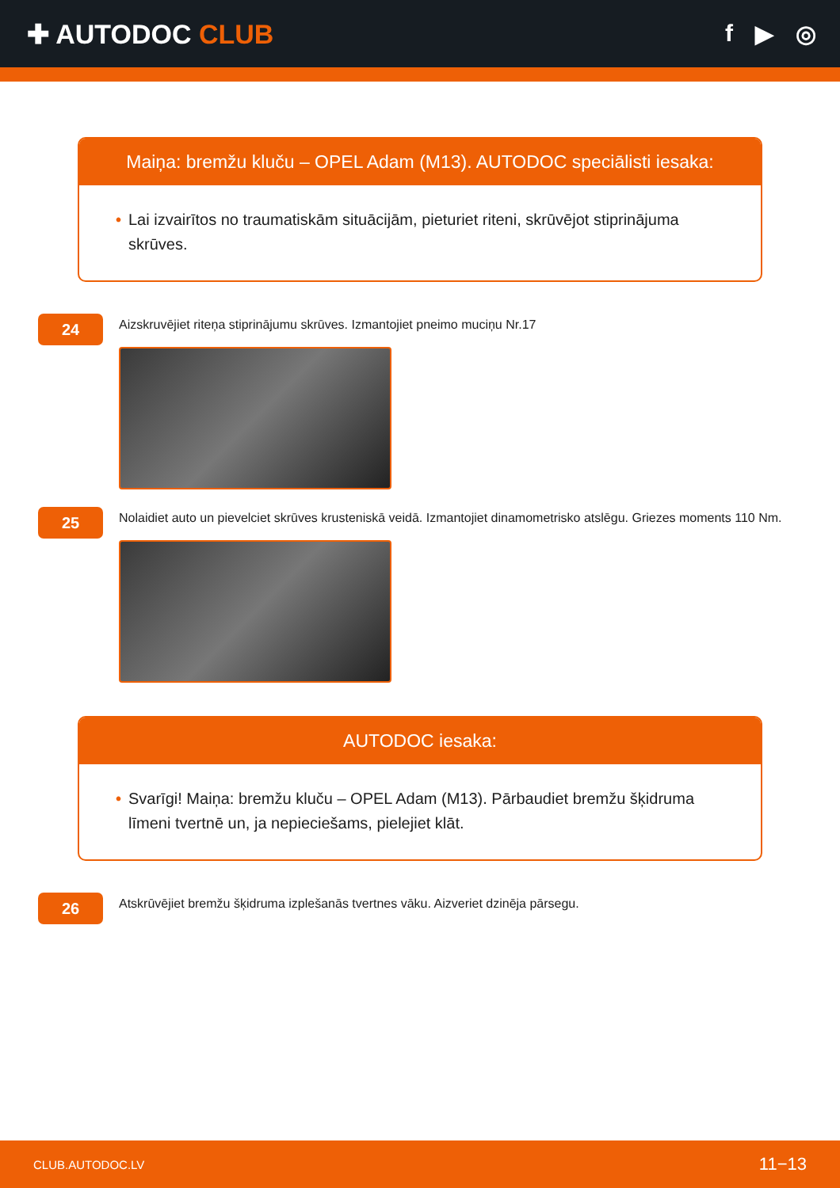✚ AUTODOC CLUB f ▶ ◎
Maiņa: bremžu kluču – OPEL Adam (M13). AUTODOC speciālisti iesaka:
• Lai izvairītos no traumatiskām situācijām, pieturiet riteni, skrūvējot stiprinājuma skrūves.
24
Aizskruvējiet riteņa stiprinājumu skrūves. Izmantojiet pneimo muciņu Nr.17
25
Nolaidiet auto un pievelciet skrūves krusteniskā veidā. Izmantojiet dinamometrisko atslēgu. Griezes moments 110 Nm.
AUTODOC iesaka:
• Svarīgi! Maiņa: bremžu kluču – OPEL Adam (M13). Pārbaudiet bremžu šķidruma līmeni tvertnē un, ja nepieciešams, pielejiet klāt.
26
Atskrūvējiet bremžu šķidruma izplešanās tvertnes vāku. Aizveriet dzinēja pārsegu.
CLUB.AUTODOC.LV 11−13